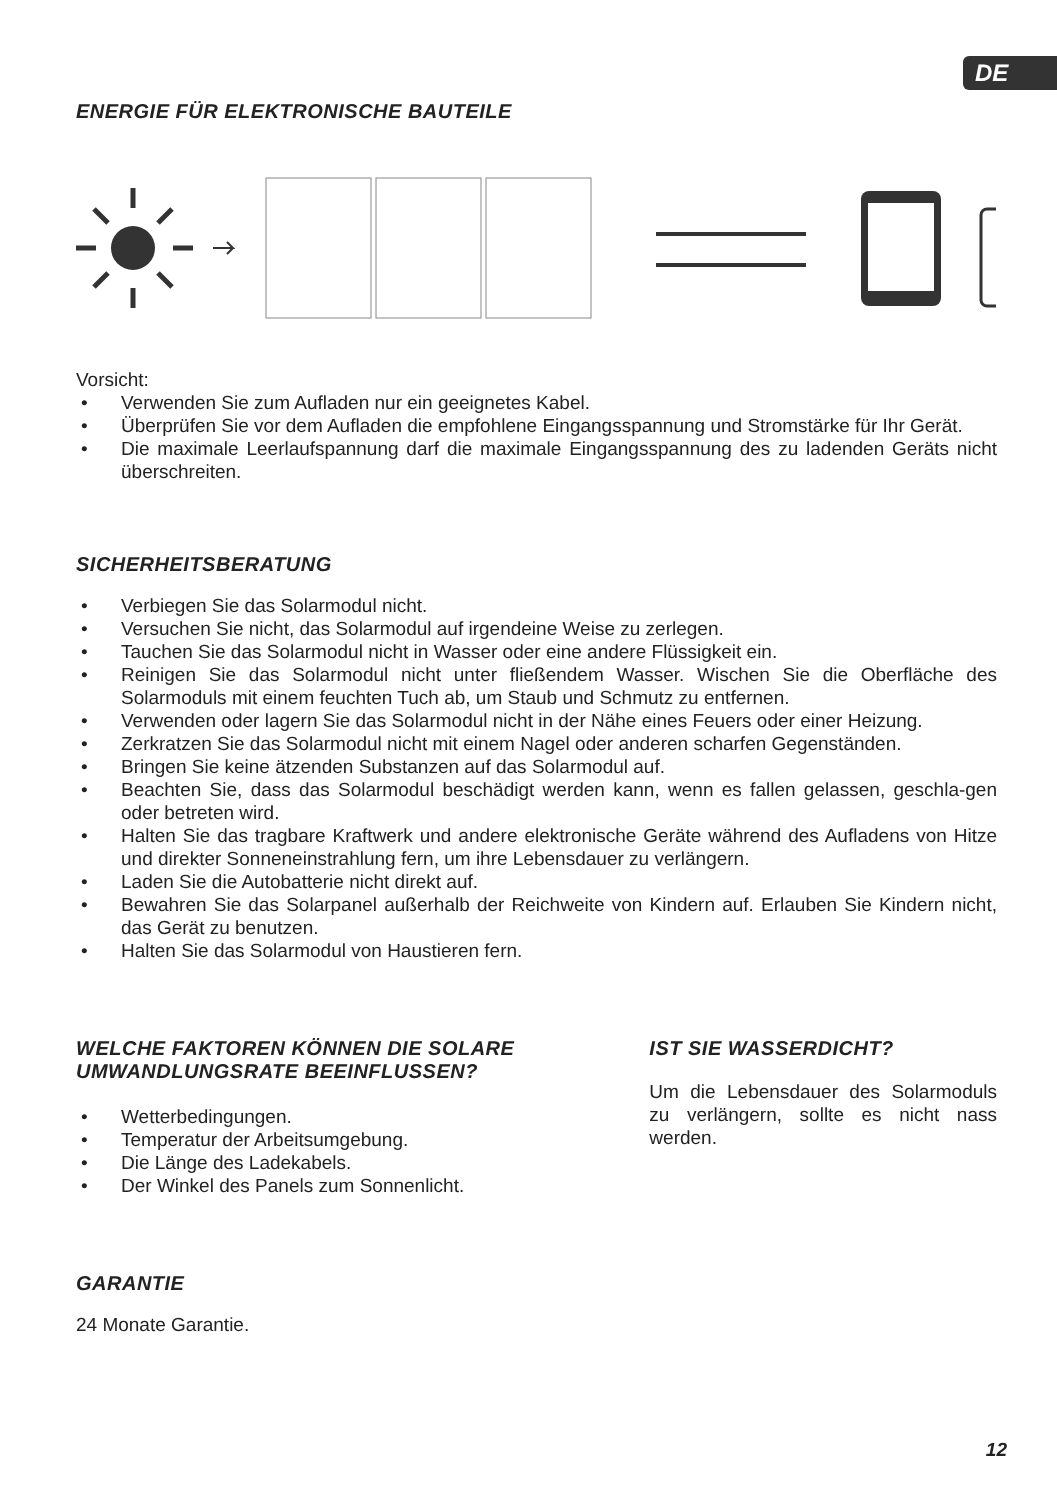DE
ENERGIE FÜR ELEKTRONISCHE BAUTEILE
Vorsicht:
• Verwenden Sie zum Aufladen nur ein geeignetes Kabel.
• Überprüfen Sie vor dem Aufladen die empfohlene Eingangsspannung und Stromstärke für Ihr Gerät.
• Die maximale Leerlaufspannung darf die maximale Eingangsspannung des zu ladenden Geräts nicht überschreiten.
SICHERHEITSBERATUNG
• Verbiegen Sie das Solarmodul nicht.
• Versuchen Sie nicht, das Solarmodul auf irgendeine Weise zu zerlegen.
• Tauchen Sie das Solarmodul nicht in Wasser oder eine andere Flüssigkeit ein.
• Reinigen Sie das Solarmodul nicht unter fließendem Wasser. Wischen Sie die Oberfläche des Solarmoduls mit einem feuchten Tuch ab, um Staub und Schmutz zu entfernen.
• Verwenden oder lagern Sie das Solarmodul nicht in der Nähe eines Feuers oder einer Heizung.
• Zerkratzen Sie das Solarmodul nicht mit einem Nagel oder anderen scharfen Gegenständen.
• Bringen Sie keine ätzenden Substanzen auf das Solarmodul auf.
• Beachten Sie, dass das Solarmodul beschädigt werden kann, wenn es fallen gelassen, geschla-gen oder betreten wird.
• Halten Sie das tragbare Kraftwerk und andere elektronische Geräte während des Aufladens von Hitze und direkter Sonneneinstrahlung fern, um ihre Lebensdauer zu verlängern.
• Laden Sie die Autobatterie nicht direkt auf.
• Bewahren Sie das Solarpanel außerhalb der Reichweite von Kindern auf. Erlauben Sie Kindern nicht, das Gerät zu benutzen.
• Halten Sie das Solarmodul von Haustieren fern.
WELCHE FAKTOREN KÖNNEN DIE SOLARE UMWANDLUNGSRATE BEEINFLUSSEN?
• Wetterbedingungen.
• Temperatur der Arbeitsumgebung.
• Die Länge des Ladekabels.
• Der Winkel des Panels zum Sonnenlicht.
IST SIE WASSERDICHT?
Um die Lebensdauer des Solarmoduls zu verlängern, sollte es nicht nass werden.
GARANTIE
24 Monate Garantie.
12